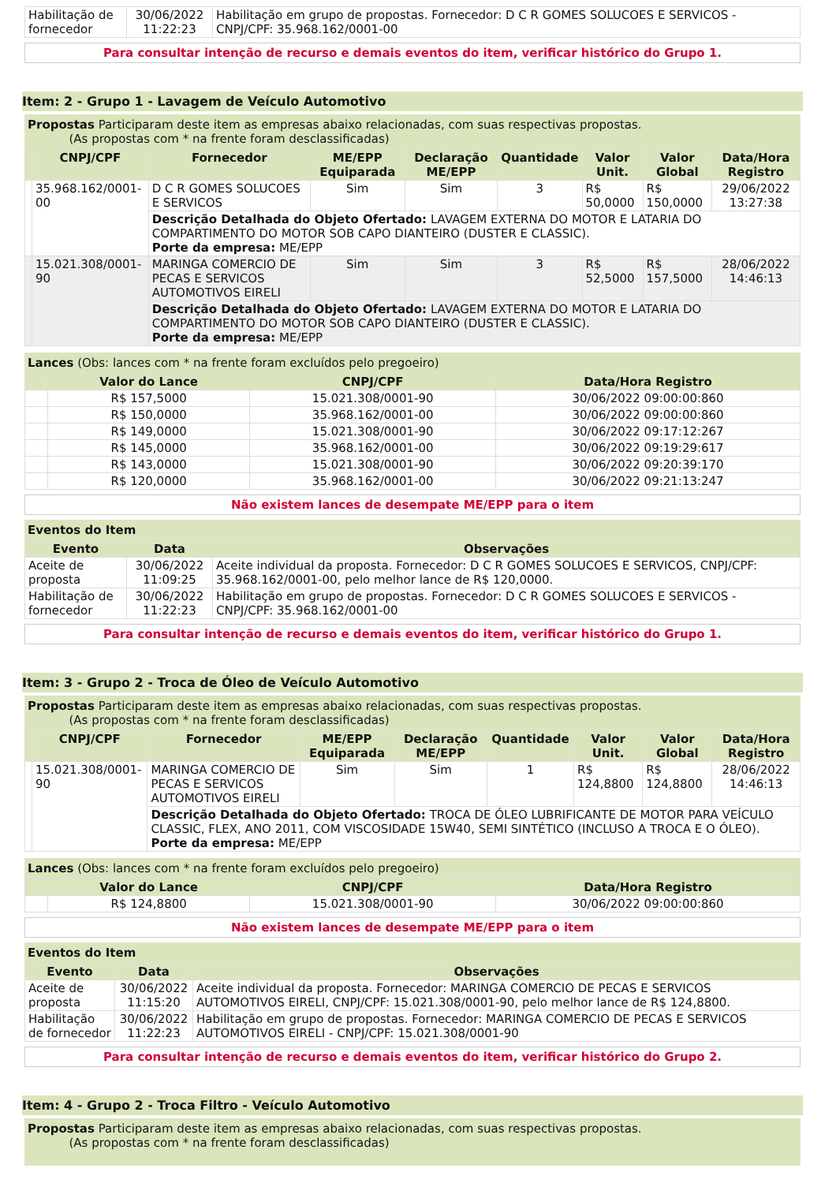| Habilitação de fornecedor | 30/06/2022 11:22:23 | Habilitação em grupo de propostas. Fornecedor: D C R GOMES SOLUCOES E SERVICOS - CNPJ/CPF: 35.968.162/0001-00 |
Para consultar intenção de recurso e demais eventos do item, verificar histórico do Grupo 1.
Item: 2 - Grupo 1 - Lavagem de Veículo Automotivo
Propostas Participaram deste item as empresas abaixo relacionadas, com suas respectivas propostas.
(As propostas com * na frente foram desclassificadas)
| | CNPJ/CPF | Fornecedor | ME/EPP Equiparada | Declaração ME/EPP | Quantidade | Valor Unit. | Valor Global | Data/Hora Registro |
| --- | --- | --- | --- | --- | --- | --- | --- | --- |
| | 35.968.162/0001-00 | D C R GOMES SOLUCOES E SERVICOS | Sim | Sim | 3 | R$ 50,0000 | R$ 150,0000 | 29/06/2022 13:27:38 |
| | | Descrição Detalhada do Objeto Ofertado: LAVAGEM EXTERNA DO MOTOR E LATARIA DO COMPARTIMENTO DO MOTOR SOB CAPO DIANTEIRO (DUSTER E CLASSIC). Porte da empresa: ME/EPP | | | | | | |
| | 15.021.308/0001-90 | MARINGA COMERCIO DE PECAS E SERVICOS AUTOMOTIVOS EIRELI | Sim | Sim | 3 | R$ 52,5000 | R$ 157,5000 | 28/06/2022 14:46:13 |
| | | Descrição Detalhada do Objeto Ofertado: LAVAGEM EXTERNA DO MOTOR E LATARIA DO COMPARTIMENTO DO MOTOR SOB CAPO DIANTEIRO (DUSTER E CLASSIC). Porte da empresa: ME/EPP | | | | | | |
Lances (Obs: lances com * na frente foram excluídos pelo pregoeiro)
| | Valor do Lance | CNPJ/CPF | Data/Hora Registro |
| --- | --- | --- | --- |
| | R$ 157,5000 | 15.021.308/0001-90 | 30/06/2022 09:00:00:860 |
| | R$ 150,0000 | 35.968.162/0001-00 | 30/06/2022 09:00:00:860 |
| | R$ 149,0000 | 15.021.308/0001-90 | 30/06/2022 09:17:12:267 |
| | R$ 145,0000 | 35.968.162/0001-00 | 30/06/2022 09:19:29:617 |
| | R$ 143,0000 | 15.021.308/0001-90 | 30/06/2022 09:20:39:170 |
| | R$ 120,0000 | 35.968.162/0001-00 | 30/06/2022 09:21:13:247 |
Não existem lances de desempate ME/EPP para o item
Eventos do Item
| Evento | Data | Observações |
| --- | --- | --- |
| Aceite de proposta | 30/06/2022 11:09:25 | Aceite individual da proposta. Fornecedor: D C R GOMES SOLUCOES E SERVICOS, CNPJ/CPF: 35.968.162/0001-00, pelo melhor lance de R$ 120,0000. |
| Habilitação de fornecedor | 30/06/2022 11:22:23 | Habilitação em grupo de propostas. Fornecedor: D C R GOMES SOLUCOES E SERVICOS - CNPJ/CPF: 35.968.162/0001-00 |
Para consultar intenção de recurso e demais eventos do item, verificar histórico do Grupo 1.
Item: 3 - Grupo 2 - Troca de Óleo de Veículo Automotivo
Propostas Participaram deste item as empresas abaixo relacionadas, com suas respectivas propostas.
(As propostas com * na frente foram desclassificadas)
| | CNPJ/CPF | Fornecedor | ME/EPP Equiparada | Declaração ME/EPP | Quantidade | Valor Unit. | Valor Global | Data/Hora Registro |
| --- | --- | --- | --- | --- | --- | --- | --- | --- |
| | 15.021.308/0001-90 | MARINGA COMERCIO DE PECAS E SERVICOS AUTOMOTIVOS EIRELI | Sim | Sim | 1 | R$ 124,8800 | R$ 124,8800 | 28/06/2022 14:46:13 |
| | | Descrição Detalhada do Objeto Ofertado: TROCA DE ÓLEO LUBRIFICANTE DE MOTOR PARA VEÍCULO CLASSIC, FLEX, ANO 2011, COM VISCOSIDADE 15W40, SEMI SINTÉTICO (INCLUSO A TROCA E O ÓLEO). Porte da empresa: ME/EPP | | | | | | |
Lances (Obs: lances com * na frente foram excluídos pelo pregoeiro)
| | Valor do Lance | CNPJ/CPF | Data/Hora Registro |
| --- | --- | --- | --- |
| | R$ 124,8800 | 15.021.308/0001-90 | 30/06/2022 09:00:00:860 |
Não existem lances de desempate ME/EPP para o item
Eventos do Item
| Evento | Data | Observações |
| --- | --- | --- |
| Aceite de proposta | 30/06/2022 11:15:20 | Aceite individual da proposta. Fornecedor: MARINGA COMERCIO DE PECAS E SERVICOS AUTOMOTIVOS EIRELI, CNPJ/CPF: 15.021.308/0001-90, pelo melhor lance de R$ 124,8800. |
| Habilitação de fornecedor | 30/06/2022 11:22:23 | Habilitação em grupo de propostas. Fornecedor: MARINGA COMERCIO DE PECAS E SERVICOS AUTOMOTIVOS EIRELI - CNPJ/CPF: 15.021.308/0001-90 |
Para consultar intenção de recurso e demais eventos do item, verificar histórico do Grupo 2.
Item: 4 - Grupo 2 - Troca Filtro - Veículo Automotivo
Propostas Participaram deste item as empresas abaixo relacionadas, com suas respectivas propostas.
(As propostas com * na frente foram desclassificadas)